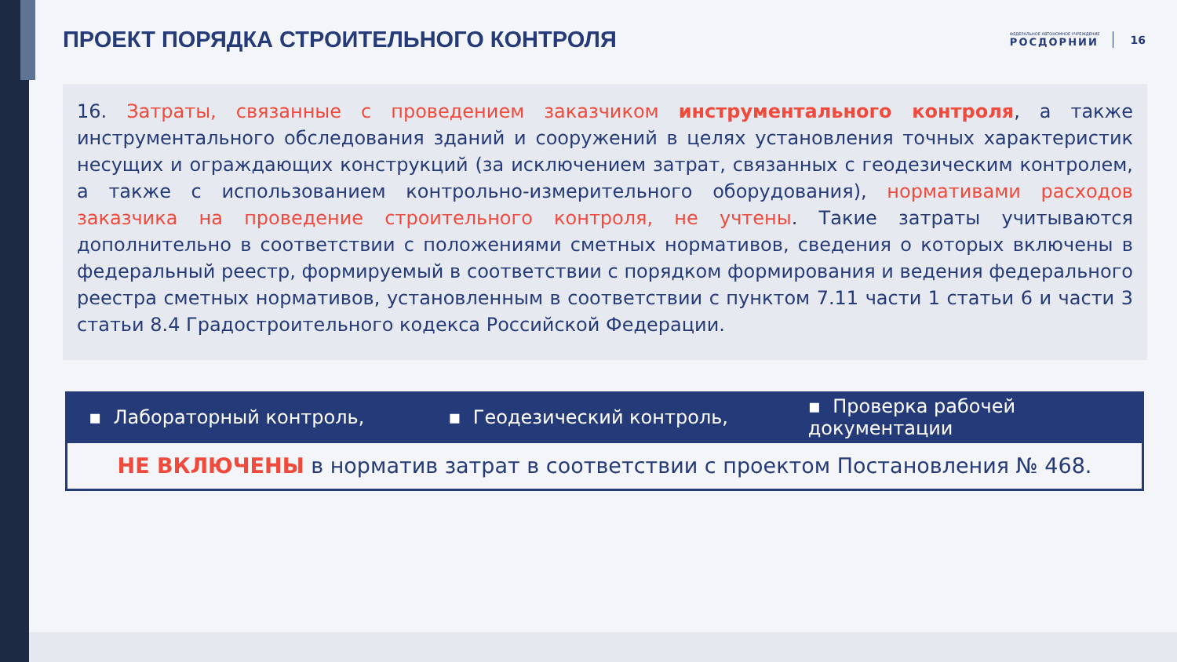ПРОЕКТ ПОРЯДКА СТРОИТЕЛЬНОГО КОНТРОЛЯ
ФЕДЕРАЛЬНОЕ АВТОНОМНОЕ УЧРЕЖДЕНИЕ
РОСДОРНИИ
16
16. Затраты, связанные с проведением заказчиком инструментального контроля, а также инструментального обследования зданий и сооружений в целях установления точных характеристик несущих и ограждающих конструкций (за исключением затрат, связанных с геодезическим контролем, а также с использованием контрольно-измерительного оборудования), нормативами расходов заказчика на проведение строительного контроля, не учтены. Такие затраты учитываются дополнительно в соответствии с положениями сметных нормативов, сведения о которых включены в федеральный реестр, формируемый в соответствии с порядком формирования и ведения федерального реестра сметных нормативов, установленным в соответствии с пунктом 7.11 части 1 статьи 6 и части 3 статьи 8.4 Градостроительного кодекса Российской Федерации.
▪ Лабораторный контроль, ▪ Геодезический контроль,
▪ Проверка рабочей документации
НЕ ВКЛЮЧЕНЫ в норматив затрат в соответствии с проектом Постановления № 468.